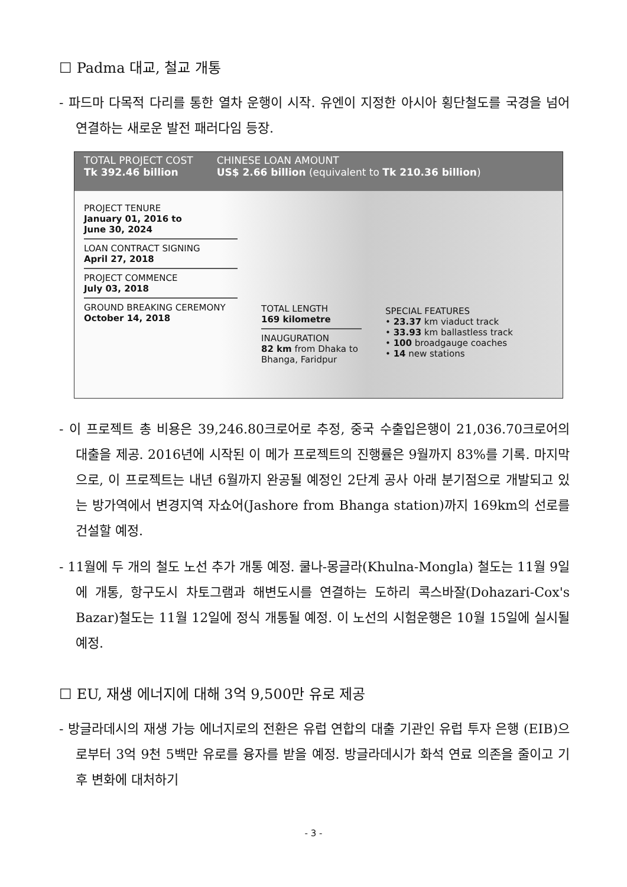☐ Padma 대교, 철교 개통
- 파드마 다목적 다리를 통한 열차 운행이 시작. 유엔이 지정한 아시아 횡단철도를 국경을 넘어 연결하는 새로운 발전 패러다임 등장.
TOTAL PROJECT COST
Tk 392.46 billion
CHINESE LOAN AMOUNT
US$ 2.66 billion (equivalent to Tk 210.36 billion)
PROJECT TENURE
January 01, 2016 to
June 30, 2024
LOAN CONTRACT SIGNING
April 27, 2018
PROJECT COMMENCE
July 03, 2018
GROUND BREAKING CEREMONY
October 14, 2018
TOTAL LENGTH
169 kilometre
INAUGURATION
82 km from Dhaka to Bhanga, Faridpur
SPECIAL FEATURES
• 23.37 km viaduct track
• 33.93 km ballastless track
• 100 broadgauge coaches
• 14 new stations
- 이 프로젝트 총 비용은 39,246.80크로어로 추정, 중국 수출입은행이 21,036.70크로어의 대출을 제공. 2016년에 시작된 이 메가 프로젝트의 진행률은 9월까지 83%를 기록. 마지막으로, 이 프로젝트는 내년 6월까지 완공될 예정인 2단계 공사 아래 분기점으로 개발되고 있는 방가역에서 변경지역 자쇼어(Jashore from Bhanga station)까지 169km의 선로를 건설할 예정.
- 11월에 두 개의 철도 노선 추가 개통 예정. 쿨나-몽글라(Khulna-Mongla) 철도는 11월 9일에 개통, 항구도시 차토그램과 해변도시를 연결하는 도하리 콕스바잘(Dohazari-Cox's Bazar)철도는 11월 12일에 정식 개통될 예정. 이 노선의 시험운행은 10월 15일에 실시될 예정.
☐ EU, 재생 에너지에 대해 3억 9,500만 유로 제공
- 방글라데시의 재생 가능 에너지로의 전환은 유럽 연합의 대출 기관인 유럽 투자 은행 (EIB)으로부터 3억 9천 5백만 유로를 융자를 받을 예정. 방글라데시가 화석 연료 의존을 줄이고 기후 변화에 대처하기
- 3 -